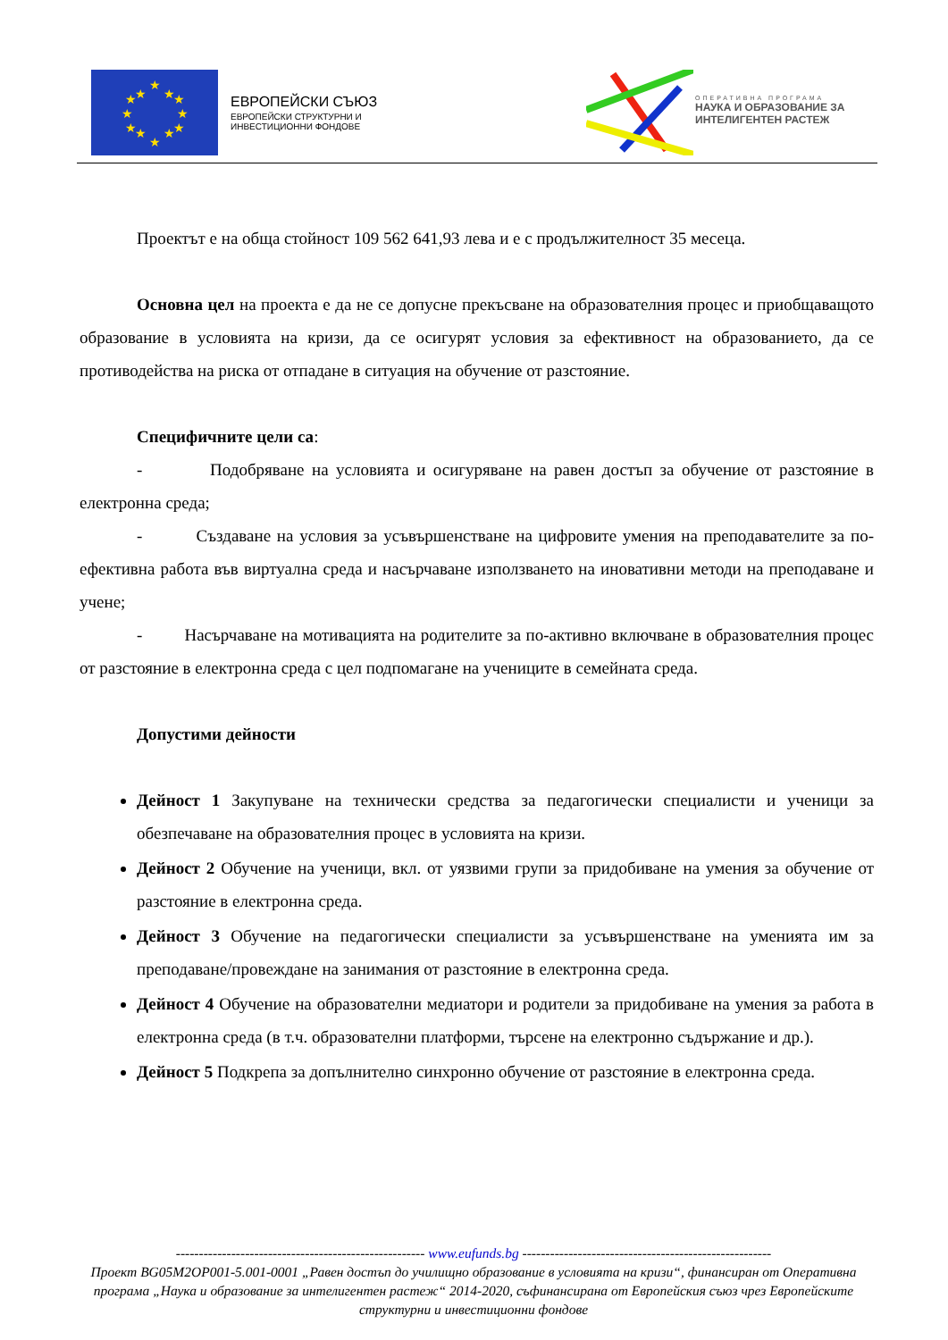★
★
★
★
★
★
★
★
★
★
★
★
ЕВРОПЕЙСКИ СЪЮЗ
ЕВРОПЕЙСКИ СТРУКТУРНИ И
ИНВЕСТИЦИОННИ ФОНДОВЕ
ОПЕРАТИВНА ПРОГРАМА
НАУКА И ОБРАЗОВАНИЕ ЗА
ИНТЕЛИГЕНТЕН РАСТЕЖ
Проектът е на обща стойност 109 562 641,93 лева и е с продължителност 35 месеца.
Основна цел на проекта е да не се допусне прекъсване на образователния процес и приобщаващото образование в условията на кризи, да се осигурят условия за ефективност на образованието, да се противодейства на риска от отпадане в ситуация на обучение от разстояние.
Специфичните цели са:
- Подобряване на условията и осигуряване на равен достъп за обучение от разстояние в електронна среда;
- Създаване на условия за усъвършенстване на цифровите умения на преподавателите за по-ефективна работа във виртуална среда и насърчаване използването на иновативни методи на преподаване и учене;
- Насърчаване на мотивацията на родителите за по-активно включване в образователния процес от разстояние в електронна среда с цел подпомагане на учениците в семейната среда.
Допустими дейности
Дейност 1 Закупуване на технически средства за педагогически специалисти и ученици за обезпечаване на образователния процес в условията на кризи.
Дейност 2 Обучение на ученици, вкл. от уязвими групи за придобиване на умения за обучение от разстояние в електронна среда.
Дейност 3 Обучение на педагогически специалисти за усъвършенстване на уменията им за преподаване/провеждане на занимания от разстояние в електронна среда.
Дейност 4 Обучение на образователни медиатори и родители за придобиване на умения за работа в електронна среда (в т.ч. образователни платформи, търсене на електронно съдържание и др.).
Дейност 5 Подкрепа за допълнително синхронно обучение от разстояние в електронна среда.
------------------------------------------------------ www.eufunds.bg ------------------------------------------------------
Проект BG05M2OP001-5.001-0001 „Равен достъп до училищно образование в условията на кризи“, финансиран от Оперативна програма „Наука и образование за интелигентен растеж“ 2014-2020, съфинансирана от Европейския съюз чрез Европейските структурни и инвестиционни фондове